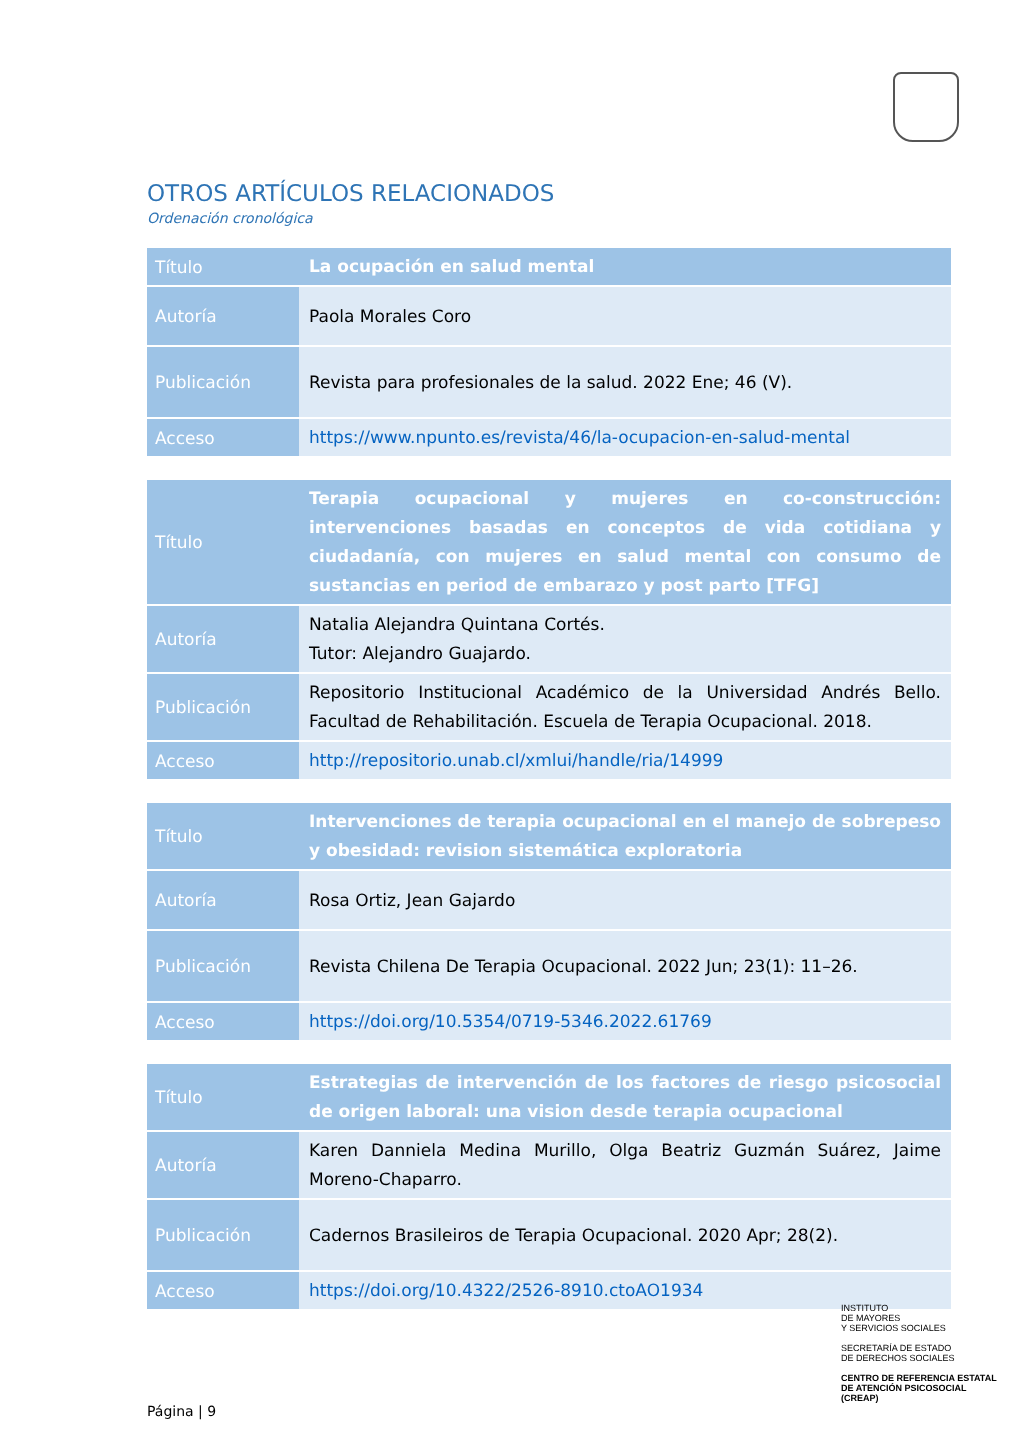OTROS ARTÍCULOS RELACIONADOS
Ordenación cronológica
| Título | La ocupación en salud mental |
| Autoría | Paola Morales Coro |
| Publicación | Revista para profesionales de la salud. 2022 Ene; 46 (V). |
| Acceso | https://www.npunto.es/revista/46/la-ocupacion-en-salud-mental |
| Título | Terapia ocupacional y mujeres en co-construcción: intervenciones basadas en conceptos de vida cotidiana y ciudadanía, con mujeres en salud mental con consumo de sustancias en period de embarazo y post parto [TFG] |
| Autoría | Natalia Alejandra Quintana Cortés. Tutor: Alejandro Guajardo. |
| Publicación | Repositorio Institucional Académico de la Universidad Andrés Bello. Facultad de Rehabilitación. Escuela de Terapia Ocupacional. 2018. |
| Acceso | http://repositorio.unab.cl/xmlui/handle/ria/14999 |
| Título | Intervenciones de terapia ocupacional en el manejo de sobrepeso y obesidad: revision sistemática exploratoria |
| Autoría | Rosa Ortiz, Jean Gajardo |
| Publicación | Revista Chilena De Terapia Ocupacional. 2022 Jun; 23(1): 11–26. |
| Acceso | https://doi.org/10.5354/0719-5346.2022.61769 |
| Título | Estrategias de intervención de los factores de riesgo psicosocial de origen laboral: una vision desde terapia ocupacional |
| Autoría | Karen Danniela Medina Murillo, Olga Beatriz Guzmán Suárez, Jaime Moreno-Chaparro. |
| Publicación | Cadernos Brasileiros de Terapia Ocupacional. 2020 Apr; 28(2). |
| Acceso | https://doi.org/10.4322/2526-8910.ctoAO1934 |
INSTITUTO
DE MAYORES
Y SERVICIOS SOCIALES
SECRETARÍA DE ESTADO
DE DERECHOS SOCIALES
CENTRO DE REFERENCIA ESTATAL
DE ATENCIÓN PSICOSOCIAL
(CREAP)
Página | 9